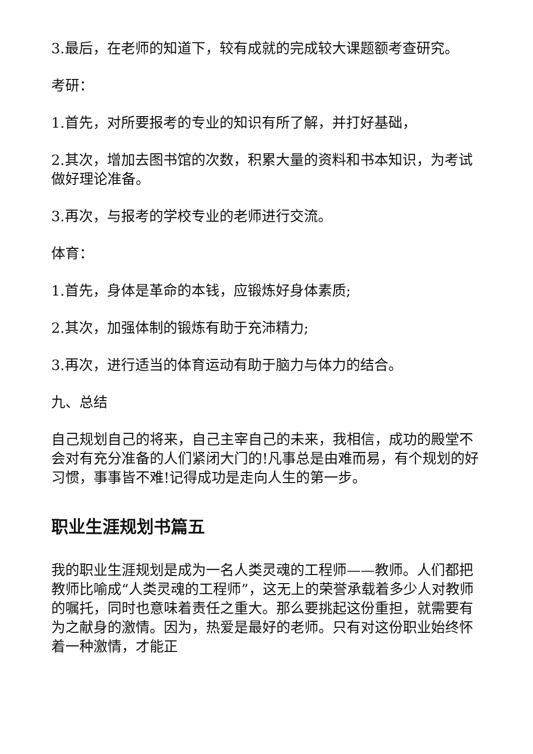3.最后，在老师的知道下，较有成就的完成较大课题额考查研究。
考研：
1.首先，对所要报考的专业的知识有所了解，并打好基础，
2.其次，增加去图书馆的次数，积累大量的资料和书本知识，为考试做好理论准备。
3.再次，与报考的学校专业的老师进行交流。
体育：
1.首先，身体是革命的本钱，应锻炼好身体素质;
2.其次，加强体制的锻炼有助于充沛精力;
3.再次，进行适当的体育运动有助于脑力与体力的结合。
九、总结
自己规划自己的将来，自己主宰自己的未来，我相信，成功的殿堂不会对有充分准备的人们紧闭大门的!凡事总是由难而易，有个规划的好习惯，事事皆不难!记得成功是走向人生的第一步。
职业生涯规划书篇五
我的职业生涯规划是成为一名人类灵魂的工程师——教师。人们都把教师比喻成“人类灵魂的工程师”，这无上的荣誉承载着多少人对教师的嘱托，同时也意味着责任之重大。那么要挑起这份重担，就需要有为之献身的激情。因为，热爱是最好的老师。只有对这份职业始终怀着一种激情，才能正